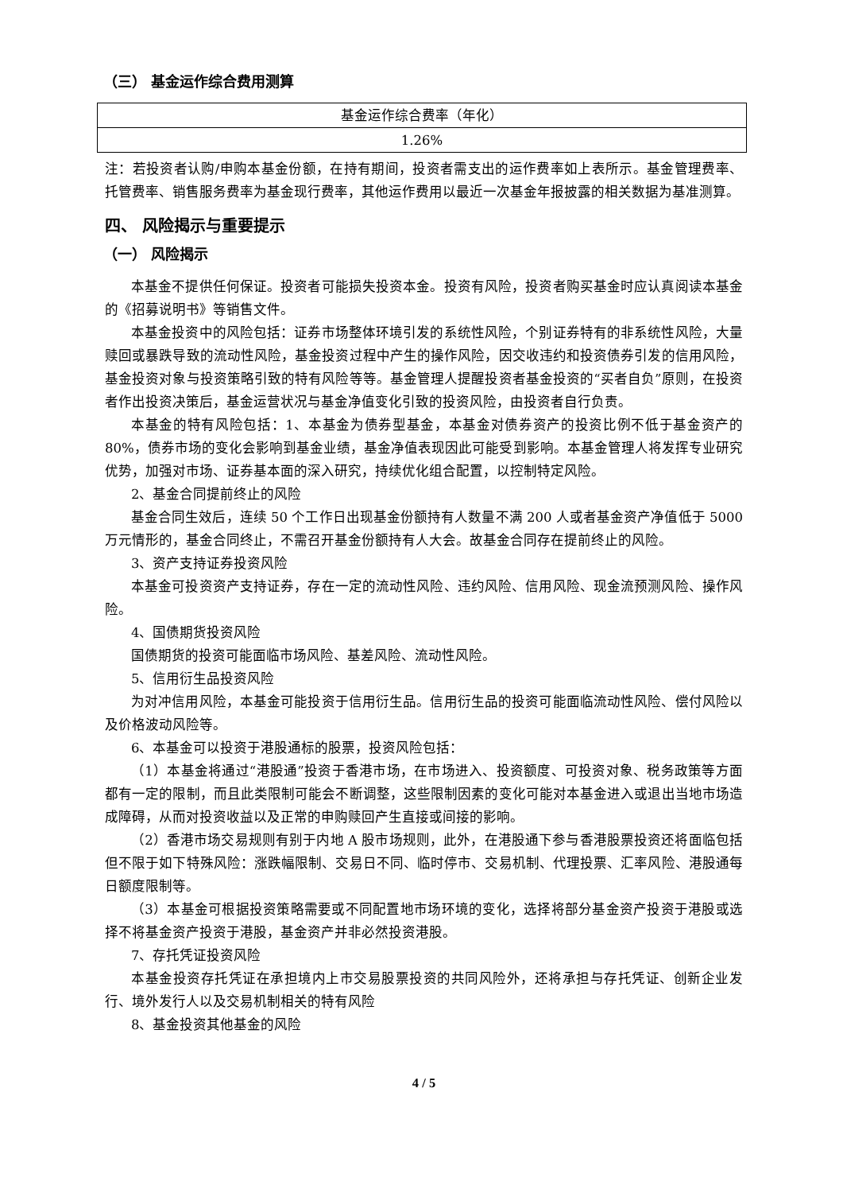（三） 基金运作综合费用测算
| 基金运作综合费率（年化） |
| 1.26% |
注：若投资者认购/申购本基金份额，在持有期间，投资者需支出的运作费率如上表所示。基金管理费率、托管费率、销售服务费率为基金现行费率，其他运作费用以最近一次基金年报披露的相关数据为基准测算。
四、 风险揭示与重要提示
（一） 风险揭示
本基金不提供任何保证。投资者可能损失投资本金。投资有风险，投资者购买基金时应认真阅读本基金的《招募说明书》等销售文件。
本基金投资中的风险包括：证券市场整体环境引发的系统性风险，个别证券特有的非系统性风险，大量赎回或暴跌导致的流动性风险，基金投资过程中产生的操作风险，因交收违约和投资债券引发的信用风险，基金投资对象与投资策略引致的特有风险等等。基金管理人提醒投资者基金投资的“买者自负”原则，在投资者作出投资决策后，基金运营状况与基金净值变化引致的投资风险，由投资者自行负责。
本基金的特有风险包括：1、本基金为债券型基金，本基金对债券资产的投资比例不低于基金资产的 80%，债券市场的变化会影响到基金业绩，基金净值表现因此可能受到影响。本基金管理人将发挥专业研究优势，加强对市场、证券基本面的深入研究，持续优化组合配置，以控制特定风险。
2、基金合同提前终止的风险
基金合同生效后，连续 50 个工作日出现基金份额持有人数量不满 200 人或者基金资产净值低于 5000 万元情形的，基金合同终止，不需召开基金份额持有人大会。故基金合同存在提前终止的风险。
3、资产支持证券投资风险
本基金可投资资产支持证券，存在一定的流动性风险、违约风险、信用风险、现金流预测风险、操作风险。
4、国债期货投资风险
国债期货的投资可能面临市场风险、基差风险、流动性风险。
5、信用衍生品投资风险
为对冲信用风险，本基金可能投资于信用衍生品。信用衍生品的投资可能面临流动性风险、偿付风险以及价格波动风险等。
6、本基金可以投资于港股通标的股票，投资风险包括：
（1）本基金将通过“港股通”投资于香港市场，在市场进入、投资额度、可投资对象、税务政策等方面都有一定的限制，而且此类限制可能会不断调整，这些限制因素的变化可能对本基金进入或退出当地市场造成障碍，从而对投资收益以及正常的申购赎回产生直接或间接的影响。
（2）香港市场交易规则有别于内地 A 股市场规则，此外，在港股通下参与香港股票投资还将面临包括但不限于如下特殊风险：涨跌幅限制、交易日不同、临时停市、交易机制、代理投票、汇率风险、港股通每日额度限制等。
（3）本基金可根据投资策略需要或不同配置地市场环境的变化，选择将部分基金资产投资于港股或选择不将基金资产投资于港股，基金资产并非必然投资港股。
7、存托凭证投资风险
本基金投资存托凭证在承担境内上市交易股票投资的共同风险外，还将承担与存托凭证、创新企业发行、境外发行人以及交易机制相关的特有风险
8、基金投资其他基金的风险
4 / 5